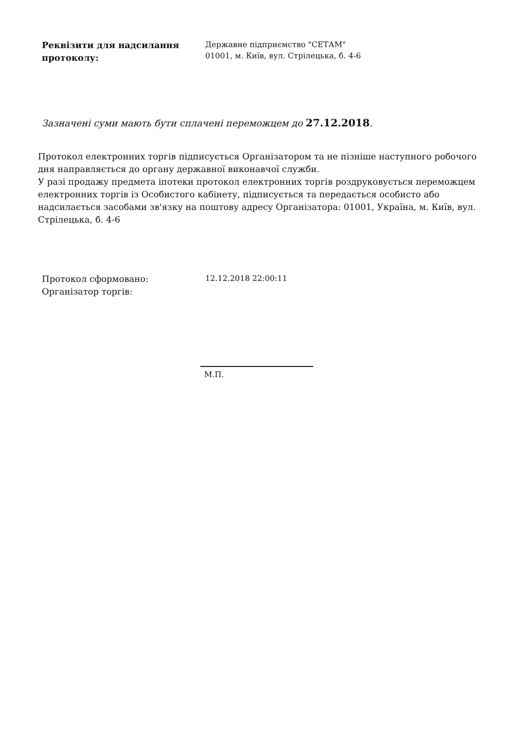Реквізити для надсилання протоколу:
Державне підприємство "СЕТАМ"
01001, м. Київ, вул. Стрілецька, б. 4-6
Зазначені суми мають бути сплачені переможцем до 27.12.2018.
Протокол електронних торгів підписується Організатором та не пізніше наступного робочого дня направляється до органу державної виконавчої служби.
У разі продажу предмета іпотеки протокол електронних торгів роздруковується переможцем електронних торгів із Особистого кабінету, підписується та передається особисто або надсилається засобами зв'язку на поштову адресу Організатора: 01001, Україна, м. Київ, вул. Стрілецька, б. 4-6
Протокол сформовано:
Організатор торгів:
12.12.2018 22:00:11
М.П.